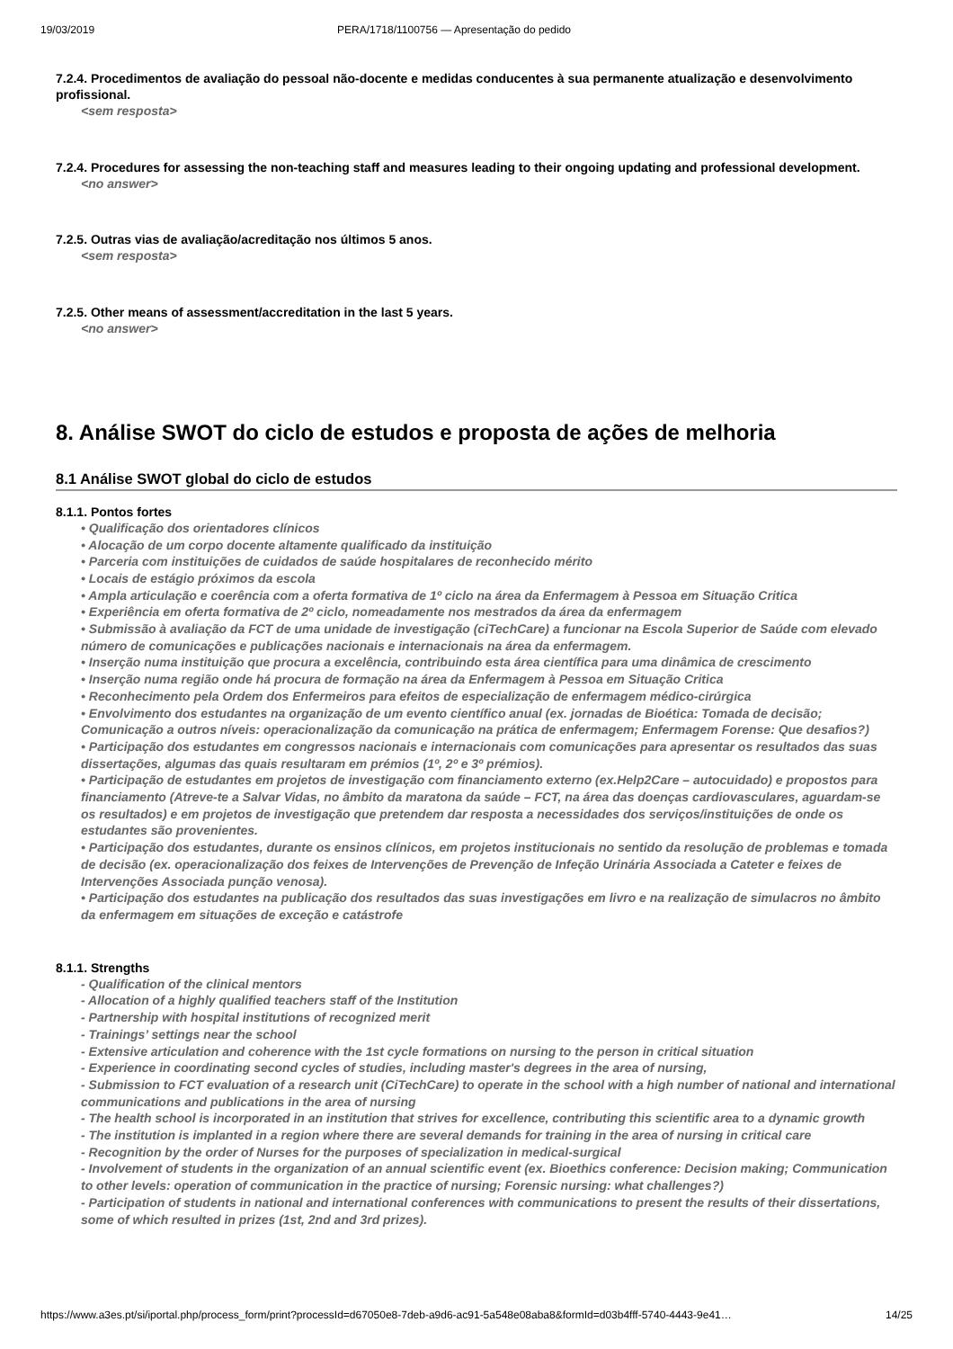19/03/2019 PERA/1718/1100756 — Apresentação do pedido
7.2.4. Procedimentos de avaliação do pessoal não-docente e medidas conducentes à sua permanente atualização e desenvolvimento profissional.
<sem resposta>
7.2.4. Procedures for assessing the non-teaching staff and measures leading to their ongoing updating and professional development.
<no answer>
7.2.5. Outras vias de avaliação/acreditação nos últimos 5 anos.
<sem resposta>
7.2.5. Other means of assessment/accreditation in the last 5 years.
<no answer>
8. Análise SWOT do ciclo de estudos e proposta de ações de melhoria
8.1 Análise SWOT global do ciclo de estudos
8.1.1. Pontos fortes
• Qualificação dos orientadores clínicos
• Alocação de um corpo docente altamente qualificado da instituição
• Parceria com instituições de cuidados de saúde hospitalares de reconhecido mérito
• Locais de estágio próximos da escola
• Ampla articulação e coerência com a oferta formativa de 1º ciclo na área da Enfermagem à Pessoa em Situação Critica
• Experiência em oferta formativa de 2º ciclo, nomeadamente nos mestrados da área da enfermagem
• Submissão à avaliação da FCT de uma unidade de investigação (ciTechCare) a funcionar na Escola Superior de Saúde com elevado número de comunicações e publicações nacionais e internacionais na área da enfermagem.
• Inserção numa instituição que procura a excelência, contribuindo esta área científica para uma dinâmica de crescimento
• Inserção numa região onde há procura de formação na área da Enfermagem à Pessoa em Situação Critica
• Reconhecimento pela Ordem dos Enfermeiros para efeitos de especialização de enfermagem médico-cirúrgica
• Envolvimento dos estudantes na organização de um evento científico anual (ex. jornadas de Bioética: Tomada de decisão; Comunicação a outros níveis: operacionalização da comunicação na prática de enfermagem; Enfermagem Forense: Que desafios?)
• Participação dos estudantes em congressos nacionais e internacionais com comunicações para apresentar os resultados das suas dissertações, algumas das quais resultaram em prémios (1º, 2º e 3º prémios).
• Participação de estudantes em projetos de investigação com financiamento externo (ex.Help2Care – autocuidado) e propostos para financiamento (Atreve-te a Salvar Vidas, no âmbito da maratona da saúde – FCT, na área das doenças cardiovasculares, aguardam-se os resultados) e em projetos de investigação que pretendem dar resposta a necessidades dos serviços/instituições de onde os estudantes são provenientes.
• Participação dos estudantes, durante os ensinos clínicos, em projetos institucionais no sentido da resolução de problemas e tomada de decisão (ex. operacionalização dos feixes de Intervenções de Prevenção de Infeção Urinária Associada a Cateter e feixes de Intervenções Associada punção venosa).
• Participação dos estudantes na publicação dos resultados das suas investigações em livro e na realização de simulacros no âmbito da enfermagem em situações de exceção e catástrofe
8.1.1. Strengths
- Qualification of the clinical mentors
- Allocation of a highly qualified teachers staff of the Institution
- Partnership with hospital institutions of recognized merit
- Trainings’ settings near the school
- Extensive articulation and coherence with the 1st cycle formations on nursing to the person in critical situation
- Experience in coordinating second cycles of studies, including master's degrees in the area of nursing,
- Submission to FCT evaluation of a research unit (CiTechCare) to operate in the school with a high number of national and international communications and publications in the area of nursing
- The health school is incorporated in an institution that strives for excellence, contributing this scientific area to a dynamic growth
- The institution is implanted in a region where there are several demands for training in the area of nursing in critical care
- Recognition by the order of Nurses for the purposes of specialization in medical-surgical
- Involvement of students in the organization of an annual scientific event (ex. Bioethics conference: Decision making; Communication to other levels: operation of communication in the practice of nursing; Forensic nursing: what challenges?)
- Participation of students in national and international conferences with communications to present the results of their dissertations, some of which resulted in prizes (1st, 2nd and 3rd prizes).
https://www.a3es.pt/si/iportal.php/process_form/print?processId=d67050e8-7deb-a9d6-ac91-5a548e08aba8&formId=d03b4fff-5740-4443-9e41… 14/25